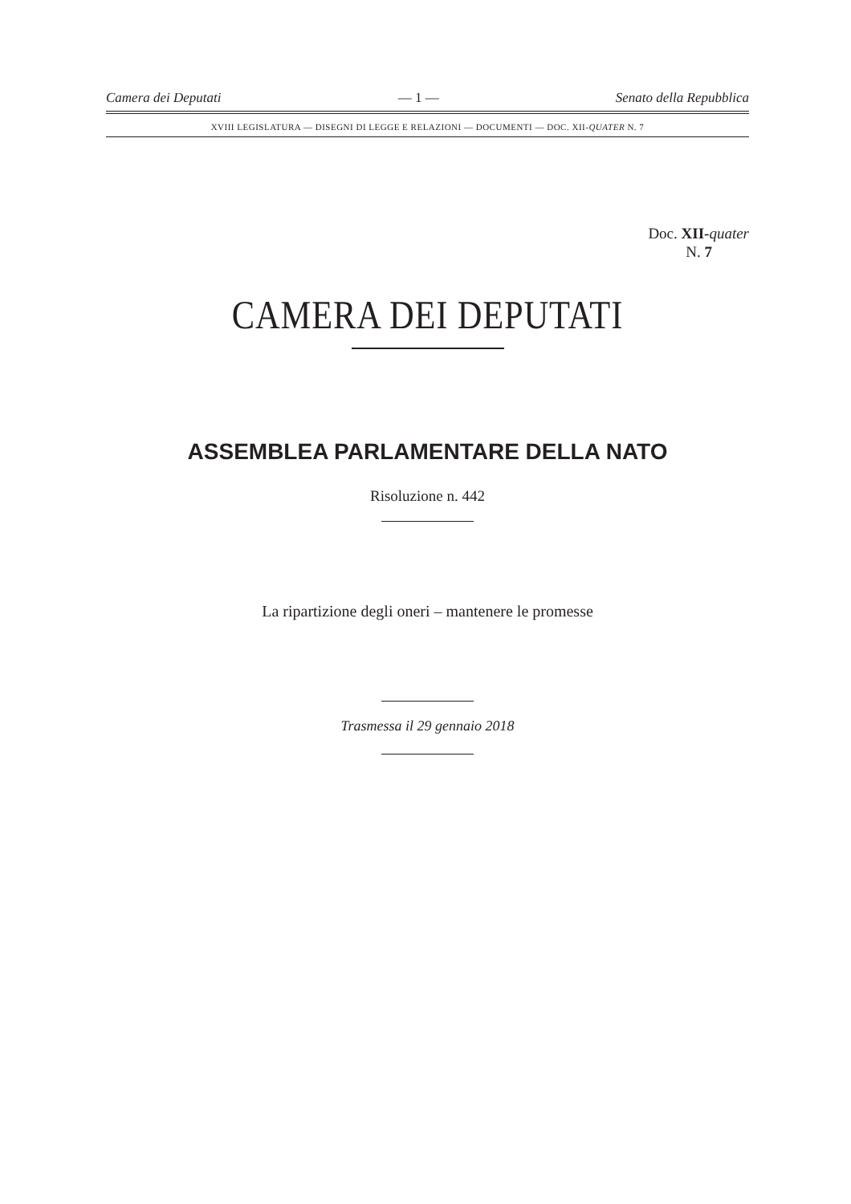Camera dei Deputati — 1 — Senato della Repubblica
XVIII LEGISLATURA — DISEGNI DI LEGGE E RELAZIONI — DOCUMENTI — DOC. XII-QUATER N. 7
Doc. XII-quater
N. 7
CAMERA DEI DEPUTATI
ASSEMBLEA PARLAMENTARE DELLA NATO
Risoluzione n. 442
La ripartizione degli oneri – mantenere le promesse
Trasmessa il 29 gennaio 2018